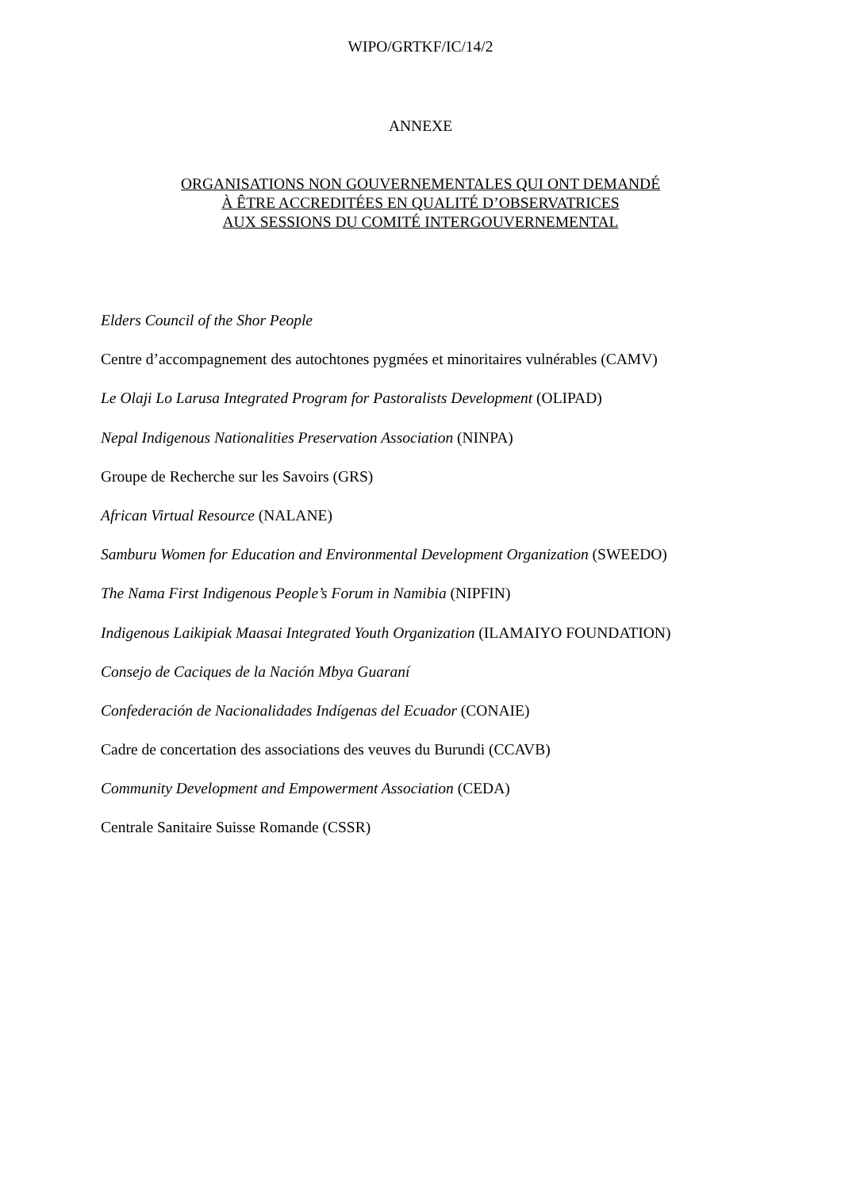WIPO/GRTKF/IC/14/2
ANNEXE
ORGANISATIONS NON GOUVERNEMENTALES QUI ONT DEMANDÉ
À ÊTRE ACCREDITÉES EN QUALITÉ D’OBSERVATRICES
AUX SESSIONS DU COMITÉ INTERGOUVERNEMENTAL
Elders Council of the Shor People
Centre d’accompagnement des autochtones pygmées et minoritaires vulnérables (CAMV)
Le Olaji Lo Larusa Integrated Program for Pastoralists Development (OLIPAD)
Nepal Indigenous Nationalities Preservation Association (NINPA)
Groupe de Recherche sur les Savoirs (GRS)
African Virtual Resource (NALANE)
Samburu Women for Education and Environmental Development Organization (SWEEDO)
The Nama First Indigenous People’s Forum in Namibia (NIPFIN)
Indigenous Laikipiak Maasai Integrated Youth Organization (ILAMAIYO FOUNDATION)
Consejo de Caciques de la Nación Mbya Guaraní
Confederación de Nacionalidades Indígenas del Ecuador (CONAIE)
Cadre de concertation des associations des veuves du Burundi (CCAVB)
Community Development and Empowerment Association (CEDA)
Centrale Sanitaire Suisse Romande (CSSR)